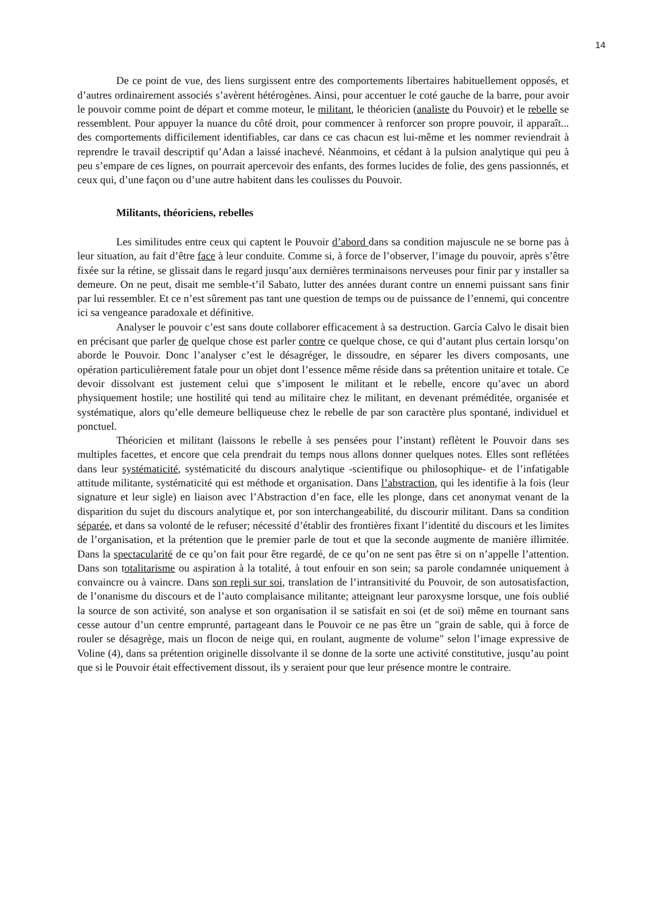14
De ce point de vue, des liens surgissent entre des comportements libertaires habituellement opposés, et d’autres ordinairement associés s’avèrent hétérogènes. Ainsi, pour accentuer le coté gauche de la barre, pour avoir le pouvoir comme point de départ et comme moteur, le militant, le théoricien (analiste du Pouvoir) et le rebelle se ressemblent. Pour appuyer la nuance du côté droit, pour commencer à renforcer son propre pouvoir, il apparaît... des comportements difficilement identifiables, car dans ce cas chacun est lui-même et les nommer reviendrait à reprendre le travail descriptif qu’Adan a laissé inachevé. Néanmoins, et cédant à la pulsion analytique qui peu à peu s’empare de ces lignes, on pourrait apercevoir des enfants, des formes lucides de folie, des gens passionnés, et ceux qui, d’une façon ou d’une autre habitent dans les coulisses du Pouvoir.
Militants, théoriciens, rebelles
Les similitudes entre ceux qui captent le Pouvoir d’abord dans sa condition majuscule ne se borne pas à leur situation, au fait d’être face à leur conduite. Comme si, à force de l’observer, l’image du pouvoir, après s’être fixée sur la rétine, se glissait dans le regard jusqu’aux dernières terminaisons nerveuses pour finir par y installer sa demeure. On ne peut, disait me semble-t’il Sabato, lutter des années durant contre un ennemi puissant sans finir par lui ressembler. Et ce n’est sûrement pas tant une question de temps ou de puissance de l’ennemi, qui concentre ici sa vengeance paradoxale et définitive.
Analyser le pouvoir c’est sans doute collaborer efficacement à sa destruction. García Calvo le disait bien en précisant que parler de quelque chose est parler contre ce quelque chose, ce qui d’autant plus certain lorsqu’on aborde le Pouvoir. Donc l’analyser c’est le désagréger, le dissoudre, en séparer les divers composants, une opération particulièrement fatale pour un objet dont l’essence même réside dans sa prétention unitaire et totale. Ce devoir dissolvant est justement celui que s’imposent le militant et le rebelle, encore qu’avec un abord physiquement hostile; une hostilité qui tend au militaire chez le militant, en devenant préméditée, organisée et systématique, alors qu’elle demeure belliqueuse chez le rebelle de par son caractère plus spontané, individuel et ponctuel.
Théoricien et militant (laissons le rebelle à ses pensées pour l’instant) reflètent le Pouvoir dans ses multiples facettes, et encore que cela prendrait du temps nous allons donner quelques notes. Elles sont reflétées dans leur systématicité, systématicité du discours analytique -scientifique ou philosophique- et de l’infatigable attitude militante, systématicité qui est méthode et organisation. Dans l’abstraction, qui les identifie à la fois (leur signature et leur sigle) en liaison avec l’Abstraction d’en face, elle les plonge, dans cet anonymat venant de la disparition du sujet du discours analytique et, por son interchangeabilité, du discourir militant. Dans sa condition séparée, et dans sa volonté de le refuser; nécessité d’établir des frontières fixant l’identité du discours et les limites de l’organisation, et la prétention que le premier parle de tout et que la seconde augmente de manière illimitée. Dans la spectacularité de ce qu’on fait pour être regardé, de ce qu’on ne sent pas être si on n’appelle l’attention. Dans son totalitarisme ou aspiration à la totalité, à tout enfouir en son sein; sa parole condamnée uniquement à convaincre ou à vaincre. Dans son repli sur soi, translation de l’intransitivité du Pouvoir, de son autosatisfaction, de l’onanisme du discours et de l’auto complaisance militante; atteignant leur paroxysme lorsque, une fois oublié la source de son activité, son analyse et son organisation il se satisfait en soi (et de soi) même en tournant sans cesse autour d’un centre emprunté, partageant dans le Pouvoir ce ne pas être un "grain de sable, qui à force de rouler se désagrège, mais un flocon de neige qui, en roulant, augmente de volume" selon l’image expressive de Voline (4), dans sa prétention originelle dissolvante il se donne de la sorte une activité constitutive, jusqu’au point que si le Pouvoir était effectivement dissout, ils y seraient pour que leur présence montre le contraire.